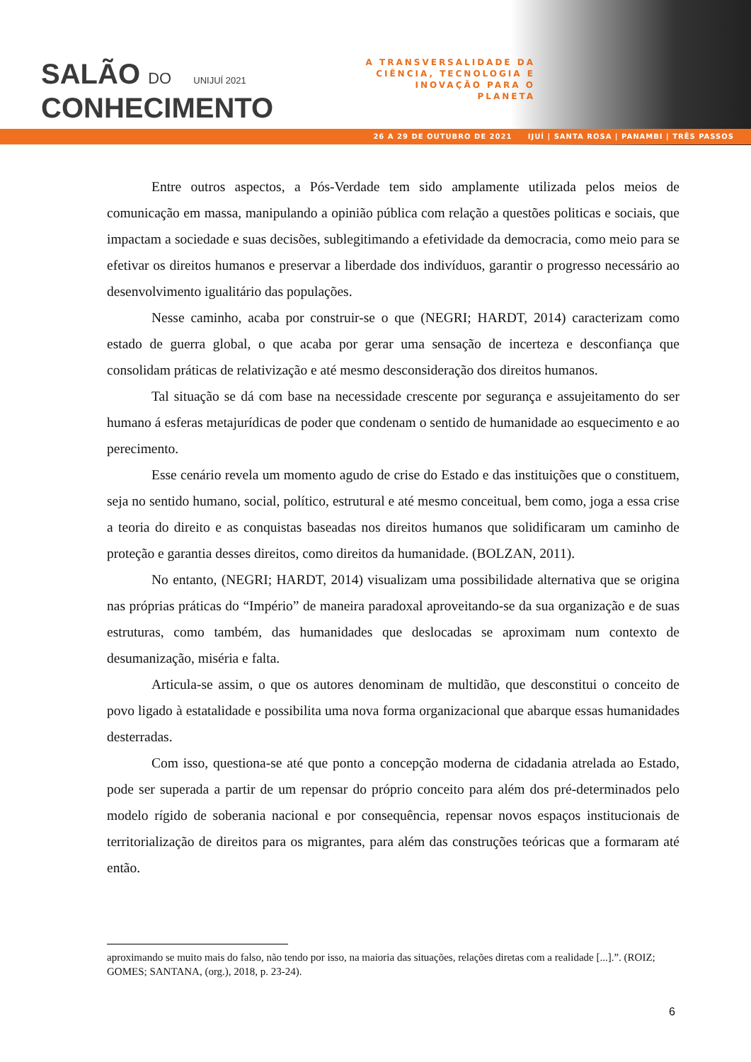SALÃO DO UNIJUÍ 2021
CONHECIMENTO
A TRANSVERSALIDADE DA CIÊNCIA, TECNOLOGIA E INOVAÇÃO PARA O PLANETA
26 A 29 DE OUTUBRO DE 2021 IJUÍ | SANTA ROSA | PANAMBI | TRÊS PASSOS
Entre outros aspectos, a Pós-Verdade tem sido amplamente utilizada pelos meios de comunicação em massa, manipulando a opinião pública com relação a questões politicas e sociais, que impactam a sociedade e suas decisões, sublegitimando a efetividade da democracia, como meio para se efetivar os direitos humanos e preservar a liberdade dos indivíduos, garantir o progresso necessário ao desenvolvimento igualitário das populações.
Nesse caminho, acaba por construir-se o que (NEGRI; HARDT, 2014) caracterizam como estado de guerra global, o que acaba por gerar uma sensação de incerteza e desconfiança que consolidam práticas de relativização e até mesmo desconsideração dos direitos humanos.
Tal situação se dá com base na necessidade crescente por segurança e assujeitamento do ser humano á esferas metajurídicas de poder que condenam o sentido de humanidade ao esquecimento e ao perecimento.
Esse cenário revela um momento agudo de crise do Estado e das instituições que o constituem, seja no sentido humano, social, político, estrutural e até mesmo conceitual, bem como, joga a essa crise a teoria do direito e as conquistas baseadas nos direitos humanos que solidificaram um caminho de proteção e garantia desses direitos, como direitos da humanidade. (BOLZAN, 2011).
No entanto, (NEGRI; HARDT, 2014) visualizam uma possibilidade alternativa que se origina nas próprias práticas do “Império” de maneira paradoxal aproveitando-se da sua organização e de suas estruturas, como também, das humanidades que deslocadas se aproximam num contexto de desumanização, miséria e falta.
Articula-se assim, o que os autores denominam de multidão, que desconstitui o conceito de povo ligado à estatalidade e possibilita uma nova forma organizacional que abarque essas humanidades desterradas.
Com isso, questiona-se até que ponto a concepção moderna de cidadania atrelada ao Estado, pode ser superada a partir de um repensar do próprio conceito para além dos pré-determinados pelo modelo rígido de soberania nacional e por consequência, repensar novos espaços institucionais de territorialização de direitos para os migrantes, para além das construções teóricas que a formaram até então.
aproximando se muito mais do falso, não tendo por isso, na maioria das situações, relações diretas com a realidade [...].”. (ROIZ; GOMES; SANTANA, (org.), 2018, p. 23-24).
6